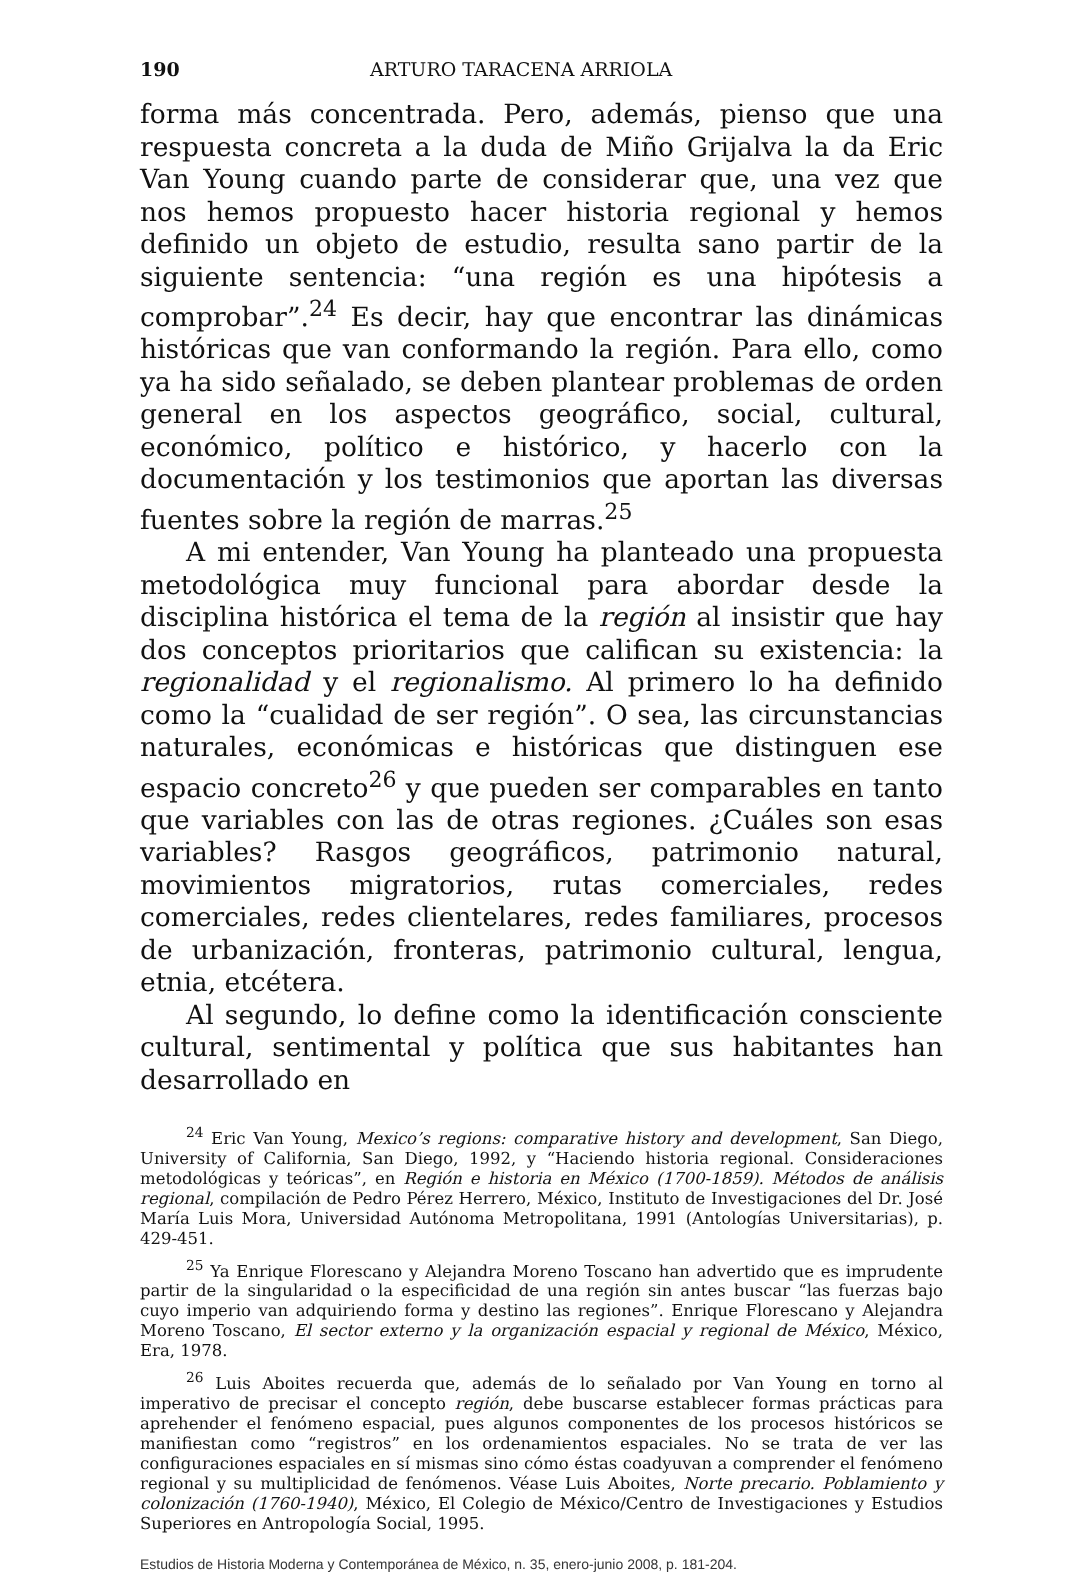190 ARTURO TARACENA ARRIOLA
forma más concentrada. Pero, además, pienso que una respuesta concreta a la duda de Miño Grijalva la da Eric Van Young cuando parte de considerar que, una vez que nos hemos propuesto hacer historia regional y hemos definido un objeto de estudio, resulta sano partir de la siguiente sentencia: “una región es una hipótesis a comprobar”.<sup>24</sup> Es decir, hay que encontrar las dinámicas históricas que van conformando la región. Para ello, como ya ha sido señalado, se deben plantear problemas de orden general en los aspectos geográfico, social, cultural, económico, político e histórico, y hacerlo con la documentación y los testimonios que aportan las diversas fuentes sobre la región de marras.<sup>25</sup>
A mi entender, Van Young ha planteado una propuesta metodológica muy funcional para abordar desde la disciplina histórica el tema de la región al insistir que hay dos conceptos prioritarios que califican su existencia: la regionalidad y el regionalismo. Al primero lo ha definido como la “cualidad de ser región”. O sea, las circunstancias naturales, económicas e históricas que distinguen ese espacio concreto<sup>26</sup> y que pueden ser comparables en tanto que variables con las de otras regiones. ¿Cuáles son esas variables? Rasgos geográficos, patrimonio natural, movimientos migratorios, rutas comerciales, redes comerciales, redes clientelares, redes familiares, procesos de urbanización, fronteras, patrimonio cultural, lengua, etnia, etcétera.
Al segundo, lo define como la identificación consciente cultural, sentimental y política que sus habitantes han desarrollado en
<sup>24</sup> Eric Van Young, Mexico’s regions: comparative history and development, San Diego, University of California, San Diego, 1992, y “Haciendo historia regional. Consideraciones metodológicas y teóricas”, en Región e historia en México (1700-1859). Métodos de análisis regional, compilación de Pedro Pérez Herrero, México, Instituto de Investigaciones del Dr. José María Luis Mora, Universidad Autónoma Metropolitana, 1991 (Antologías Universitarias), p. 429-451.
<sup>25</sup> Ya Enrique Florescano y Alejandra Moreno Toscano han advertido que es imprudente partir de la singularidad o la especificidad de una región sin antes buscar “las fuerzas bajo cuyo imperio van adquiriendo forma y destino las regiones”. Enrique Florescano y Alejandra Moreno Toscano, El sector externo y la organización espacial y regional de México, México, Era, 1978.
<sup>26</sup> Luis Aboites recuerda que, además de lo señalado por Van Young en torno al imperativo de precisar el concepto región, debe buscarse establecer formas prácticas para aprehender el fenómeno espacial, pues algunos componentes de los procesos históricos se manifiestan como “registros” en los ordenamientos espaciales. No se trata de ver las configuraciones espaciales en sí mismas sino cómo éstas coadyuvan a comprender el fenómeno regional y su multiplicidad de fenómenos. Véase Luis Aboites, Norte precario. Poblamiento y colonización (1760-1940), México, El Colegio de México/Centro de Investigaciones y Estudios Superiores en Antropología Social, 1995.
Estudios de Historia Moderna y Contemporánea de México, n. 35, enero-junio 2008, p. 181-204.